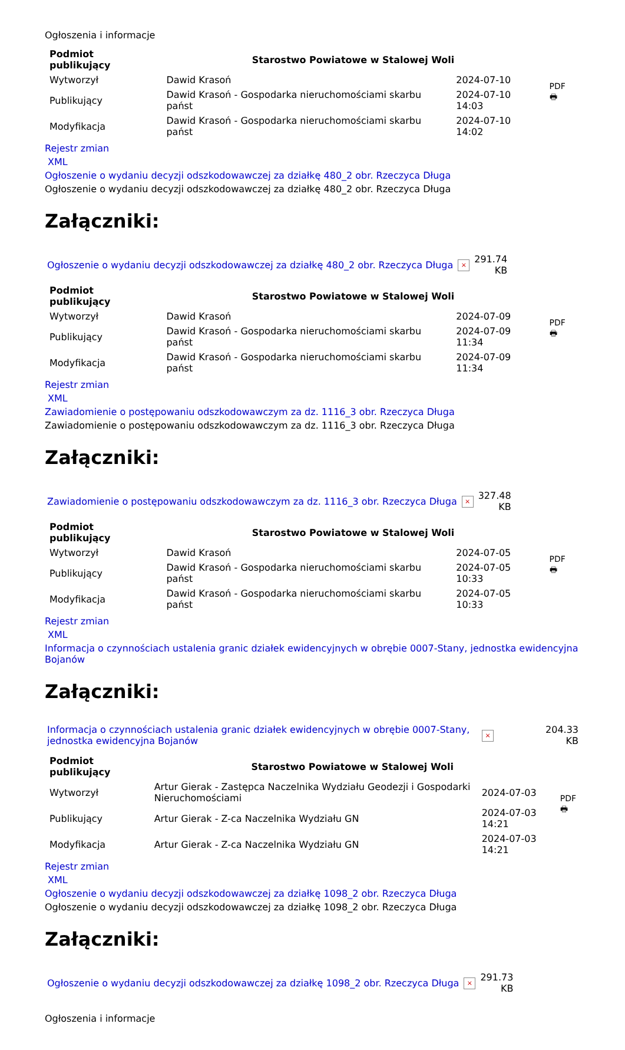Ogłoszenia i informacje
| Podmiot publikujący | Starostwo Powiatowe w Stalowej Woli | | PDF 🖶 |
| Wytworzył | Dawid Krasoń | 2024-07-10 | |
| Publikujący | Dawid Krasoń - Gospodarka nieruchomościami skarbu państ | 2024-07-10 14:03 | |
| Modyfikacja | Dawid Krasoń - Gospodarka nieruchomościami skarbu państ | 2024-07-10 14:02 | |
Rejestr zmian
XML
Ogłoszenie o wydaniu decyzji odszkodowawczej za działkę 480_2 obr. Rzeczyca Długa
Ogłoszenie o wydaniu decyzji odszkodowawczej za działkę 480_2 obr. Rzeczyca Długa
Załączniki:
| Ogłoszenie o wydaniu decyzji odszkodowawczej za działkę 480_2 obr. Rzeczyca Długa | × | 291.74 KB |
| Podmiot publikujący | Starostwo Powiatowe w Stalowej Woli | | PDF 🖶 |
| Wytworzył | Dawid Krasoń | 2024-07-09 | |
| Publikujący | Dawid Krasoń - Gospodarka nieruchomościami skarbu państ | 2024-07-09 11:34 | |
| Modyfikacja | Dawid Krasoń - Gospodarka nieruchomościami skarbu państ | 2024-07-09 11:34 | |
Rejestr zmian
XML
Zawiadomienie o postępowaniu odszkodowawczym za dz. 1116_3 obr. Rzeczyca Długa
Zawiadomienie o postępowaniu odszkodowawczym za dz. 1116_3 obr. Rzeczyca Długa
Załączniki:
| Zawiadomienie o postępowaniu odszkodowawczym za dz. 1116_3 obr. Rzeczyca Długa | × | 327.48 KB |
| Podmiot publikujący | Starostwo Powiatowe w Stalowej Woli | | PDF 🖶 |
| Wytworzył | Dawid Krasoń | 2024-07-05 | |
| Publikujący | Dawid Krasoń - Gospodarka nieruchomościami skarbu państ | 2024-07-05 10:33 | |
| Modyfikacja | Dawid Krasoń - Gospodarka nieruchomościami skarbu państ | 2024-07-05 10:33 | |
Rejestr zmian
XML
Informacja o czynnościach ustalenia granic działek ewidencyjnych w obrębie 0007-Stany, jednostka ewidencyjna Bojanów
Załączniki:
| Informacja o czynnościach ustalenia granic działek ewidencyjnych w obrębie 0007-Stany, jednostka ewidencyjna Bojanów | × | 204.33 KB |
| Podmiot publikujący | Starostwo Powiatowe w Stalowej Woli | | PDF 🖶 |
| Wytworzył | Artur Gierak - Zastępca Naczelnika Wydziału Geodezji i Gospodarki Nieruchomościami | 2024-07-03 | |
| Publikujący | Artur Gierak - Z-ca Naczelnika Wydziału GN | 2024-07-03 14:21 | |
| Modyfikacja | Artur Gierak - Z-ca Naczelnika Wydziału GN | 2024-07-03 14:21 | |
Rejestr zmian
XML
Ogłoszenie o wydaniu decyzji odszkodowawczej za działkę 1098_2 obr. Rzeczyca Długa
Ogłoszenie o wydaniu decyzji odszkodowawczej za działkę 1098_2 obr. Rzeczyca Długa
Załączniki:
| Ogłoszenie o wydaniu decyzji odszkodowawczej za działkę 1098_2 obr. Rzeczyca Długa | × | 291.73 KB |
Ogłoszenia i informacje